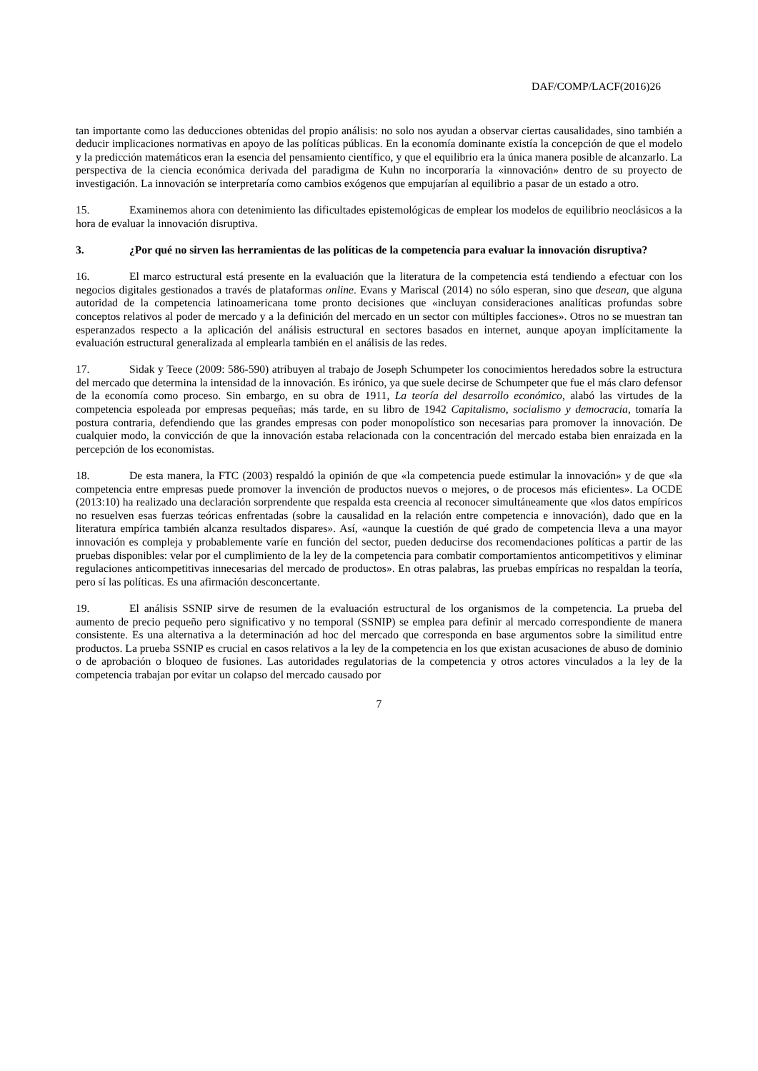DAF/COMP/LACF(2016)26
tan importante como las deducciones obtenidas del propio análisis: no solo nos ayudan a observar ciertas causalidades, sino también a deducir implicaciones normativas en apoyo de las políticas públicas. En la economía dominante existía la concepción de que el modelo y la predicción matemáticos eran la esencia del pensamiento científico, y que el equilibrio era la única manera posible de alcanzarlo. La perspectiva de la ciencia económica derivada del paradigma de Kuhn no incorporaría la «innovación» dentro de su proyecto de investigación. La innovación se interpretaría como cambios exógenos que empujarían al equilibrio a pasar de un estado a otro.
15. Examinemos ahora con detenimiento las dificultades epistemológicas de emplear los modelos de equilibrio neoclásicos a la hora de evaluar la innovación disruptiva.
3. ¿Por qué no sirven las herramientas de las políticas de la competencia para evaluar la innovación disruptiva?
16. El marco estructural está presente en la evaluación que la literatura de la competencia está tendiendo a efectuar con los negocios digitales gestionados a través de plataformas online. Evans y Mariscal (2014) no sólo esperan, sino que desean, que alguna autoridad de la competencia latinoamericana tome pronto decisiones que «incluyan consideraciones analíticas profundas sobre conceptos relativos al poder de mercado y a la definición del mercado en un sector con múltiples facciones». Otros no se muestran tan esperanzados respecto a la aplicación del análisis estructural en sectores basados en internet, aunque apoyan implícitamente la evaluación estructural generalizada al emplearla también en el análisis de las redes.
17. Sidak y Teece (2009: 586-590) atribuyen al trabajo de Joseph Schumpeter los conocimientos heredados sobre la estructura del mercado que determina la intensidad de la innovación. Es irónico, ya que suele decirse de Schumpeter que fue el más claro defensor de la economía como proceso. Sin embargo, en su obra de 1911, La teoría del desarrollo económico, alabó las virtudes de la competencia espoleada por empresas pequeñas; más tarde, en su libro de 1942 Capitalismo, socialismo y democracia, tomaría la postura contraria, defendiendo que las grandes empresas con poder monopolístico son necesarias para promover la innovación. De cualquier modo, la convicción de que la innovación estaba relacionada con la concentración del mercado estaba bien enraizada en la percepción de los economistas.
18. De esta manera, la FTC (2003) respaldó la opinión de que «la competencia puede estimular la innovación» y de que «la competencia entre empresas puede promover la invención de productos nuevos o mejores, o de procesos más eficientes». La OCDE (2013:10) ha realizado una declaración sorprendente que respalda esta creencia al reconocer simultáneamente que «los datos empíricos no resuelven esas fuerzas teóricas enfrentadas (sobre la causalidad en la relación entre competencia e innovación), dado que en la literatura empírica también alcanza resultados dispares». Así, «aunque la cuestión de qué grado de competencia lleva a una mayor innovación es compleja y probablemente varíe en función del sector, pueden deducirse dos recomendaciones políticas a partir de las pruebas disponibles: velar por el cumplimiento de la ley de la competencia para combatir comportamientos anticompetitivos y eliminar regulaciones anticompetitivas innecesarias del mercado de productos». En otras palabras, las pruebas empíricas no respaldan la teoría, pero sí las políticas. Es una afirmación desconcertante.
19. El análisis SSNIP sirve de resumen de la evaluación estructural de los organismos de la competencia. La prueba del aumento de precio pequeño pero significativo y no temporal (SSNIP) se emplea para definir al mercado correspondiente de manera consistente. Es una alternativa a la determinación ad hoc del mercado que corresponda en base argumentos sobre la similitud entre productos. La prueba SSNIP es crucial en casos relativos a la ley de la competencia en los que existan acusaciones de abuso de dominio o de aprobación o bloqueo de fusiones. Las autoridades regulatorias de la competencia y otros actores vinculados a la ley de la competencia trabajan por evitar un colapso del mercado causado por
7